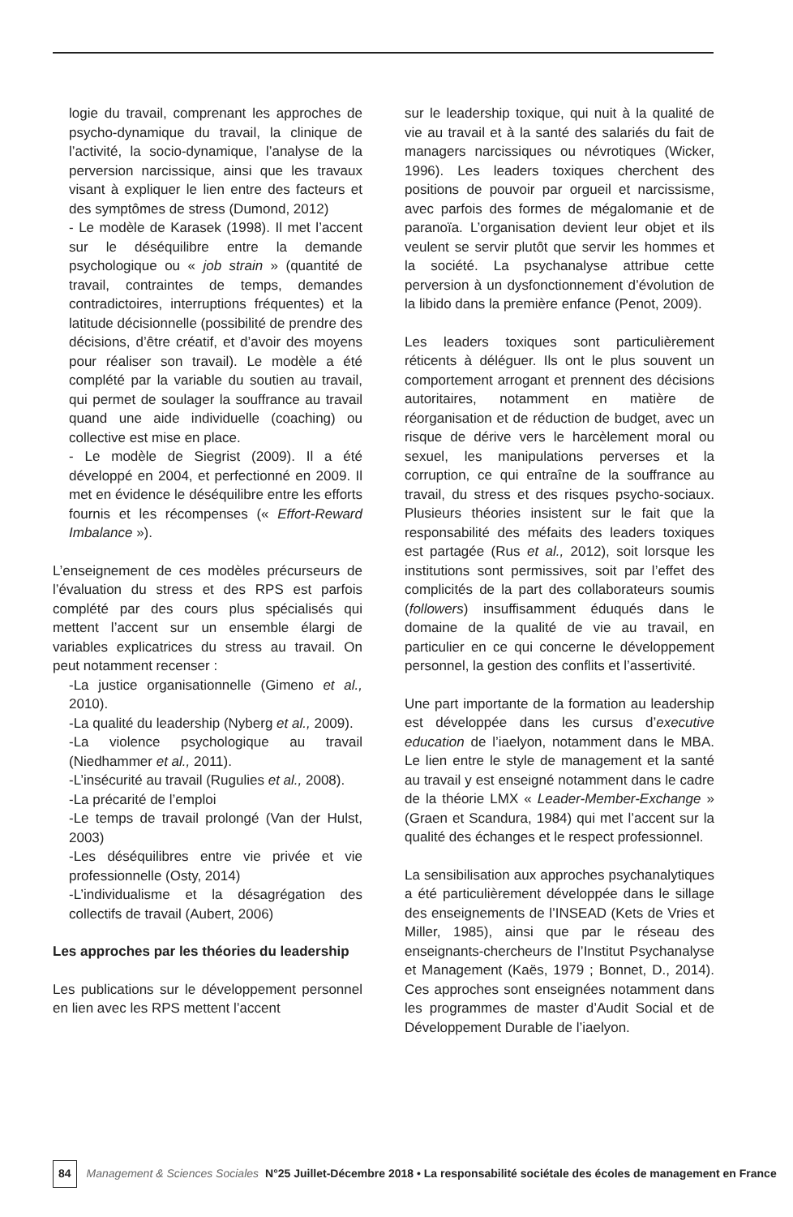logie du travail, comprenant les approches de psycho-dynamique du travail, la clinique de l’activité, la socio-dynamique, l’analyse de la perversion narcissique, ainsi que les travaux visant à expliquer le lien entre des facteurs et des symptômes de stress (Dumond, 2012)
- Le modèle de Karasek (1998). Il met l’accent sur le déséquilibre entre la demande psychologique ou « job strain » (quantité de travail, contraintes de temps, demandes contradictoires, interruptions fréquentes) et la latitude décisionnelle (possibilité de prendre des décisions, d’être créatif, et d’avoir des moyens pour réaliser son travail). Le modèle a été complété par la variable du soutien au travail, qui permet de soulager la souffrance au travail quand une aide individuelle (coaching) ou collective est mise en place.
- Le modèle de Siegrist (2009). Il a été développé en 2004, et perfectionné en 2009. Il met en évidence le déséquilibre entre les efforts fournis et les récompenses (« Effort-Reward Imbalance »).
L’enseignement de ces modèles précurseurs de l’évaluation du stress et des RPS est parfois complété par des cours plus spécialisés qui mettent l’accent sur un ensemble élargi de variables explicatrices du stress au travail. On peut notamment recenser :
-La justice organisationnelle (Gimeno et al., 2010).
-La qualité du leadership (Nyberg et al., 2009).
-La violence psychologique au travail (Niedhammer et al., 2011).
-L’insécurité au travail (Rugulies et al., 2008).
-La précarité de l’emploi
-Le temps de travail prolongé (Van der Hulst, 2003)
-Les déséquilibres entre vie privée et vie professionnelle (Osty, 2014)
-L’individualisme et la désagrégation des collectifs de travail (Aubert, 2006)
Les approches par les théories du leadership
Les publications sur le développement personnel en lien avec les RPS mettent l’accent
sur le leadership toxique, qui nuit à la qualité de vie au travail et à la santé des salariés du fait de managers narcissiques ou névrotiques (Wicker, 1996). Les leaders toxiques cherchent des positions de pouvoir par orgueil et narcissisme, avec parfois des formes de mégalomanie et de paranoïa. L’organisation devient leur objet et ils veulent se servir plutôt que servir les hommes et la société. La psychanalyse attribue cette perversion à un dysfonctionnement d’évolution de la libido dans la première enfance (Penot, 2009).
Les leaders toxiques sont particulièrement réticents à déléguer. Ils ont le plus souvent un comportement arrogant et prennent des décisions autoritaires, notamment en matière de réorganisation et de réduction de budget, avec un risque de dérive vers le harcèlement moral ou sexuel, les manipulations perverses et la corruption, ce qui entraîne de la souffrance au travail, du stress et des risques psycho-sociaux. Plusieurs théories insistent sur le fait que la responsabilité des méfaits des leaders toxiques est partagée (Rus et al., 2012), soit lorsque les institutions sont permissives, soit par l’effet des complicités de la part des collaborateurs soumis (followers) insuffisamment éduqués dans le domaine de la qualité de vie au travail, en particulier en ce qui concerne le développement personnel, la gestion des conflits et l’assertivité.
Une part importante de la formation au leadership est développée dans les cursus d’executive education de l’iaelyon, notamment dans le MBA. Le lien entre le style de management et la santé au travail y est enseigné notamment dans le cadre de la théorie LMX « Leader-Member-Exchange » (Graen et Scandura, 1984) qui met l’accent sur la qualité des échanges et le respect professionnel.
La sensibilisation aux approches psychanalytiques a été particulièrement développée dans le sillage des enseignements de l’INSEAD (Kets de Vries et Miller, 1985), ainsi que par le réseau des enseignants-chercheurs de l’Institut Psychanalyse et Management (Kaës, 1979 ; Bonnet, D., 2014). Ces approches sont enseignées notamment dans les programmes de master d’Audit Social et de Développement Durable de l’iaelyon.
84 Management & Sciences Sociales N°25 Juillet-Décembre 2018 • La responsabilité sociétale des écoles de management en France